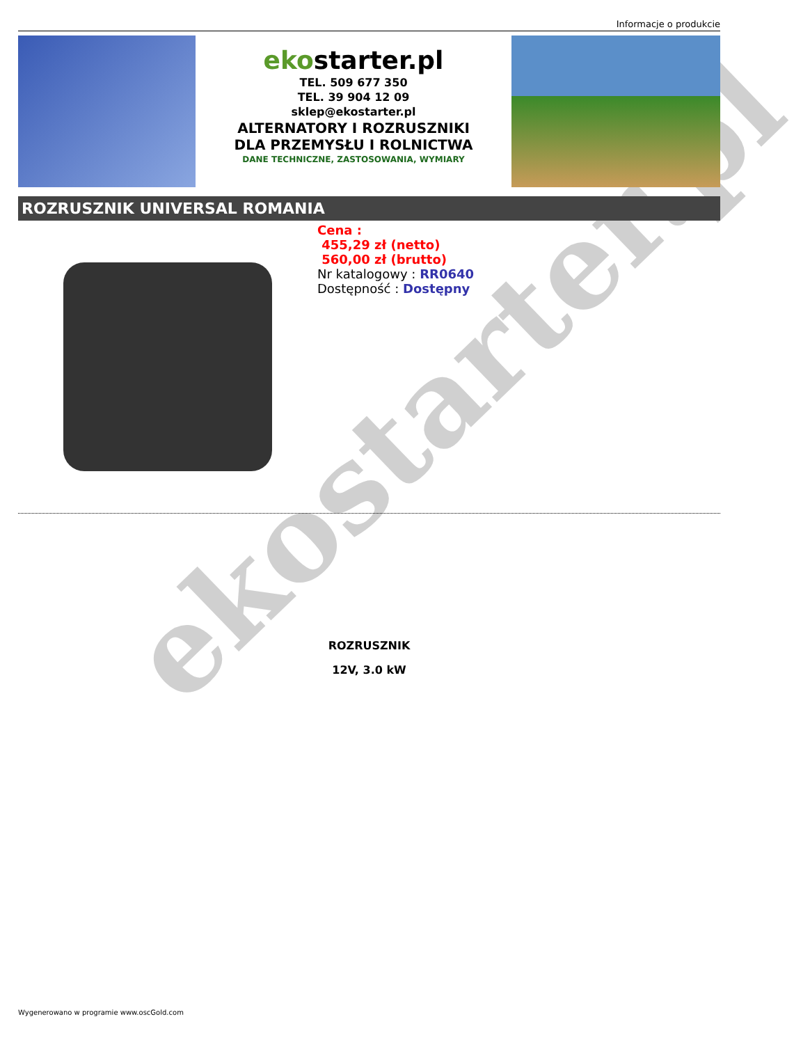Informacje o produkcie
ekostarter.pl
TEL. 509 677 350
TEL. 39 904 12 09
sklep@ekostarter.pl
ALTERNATORY I ROZRUSZNIKI
DLA PRZEMYSŁU I ROLNICTWA
DANE TECHNICZNE, ZASTOSOWANIA, WYMIARY
ROZRUSZNIK UNIVERSAL ROMANIA
Cena :
455,29 zł (netto)
560,00 zł (brutto)
Nr katalogowy : RR0640
Dostępność : Dostępny
ROZRUSZNIK
12V, 3.0 kW
ekostarter.pl
Wygenerowano w programie www.oscGold.com